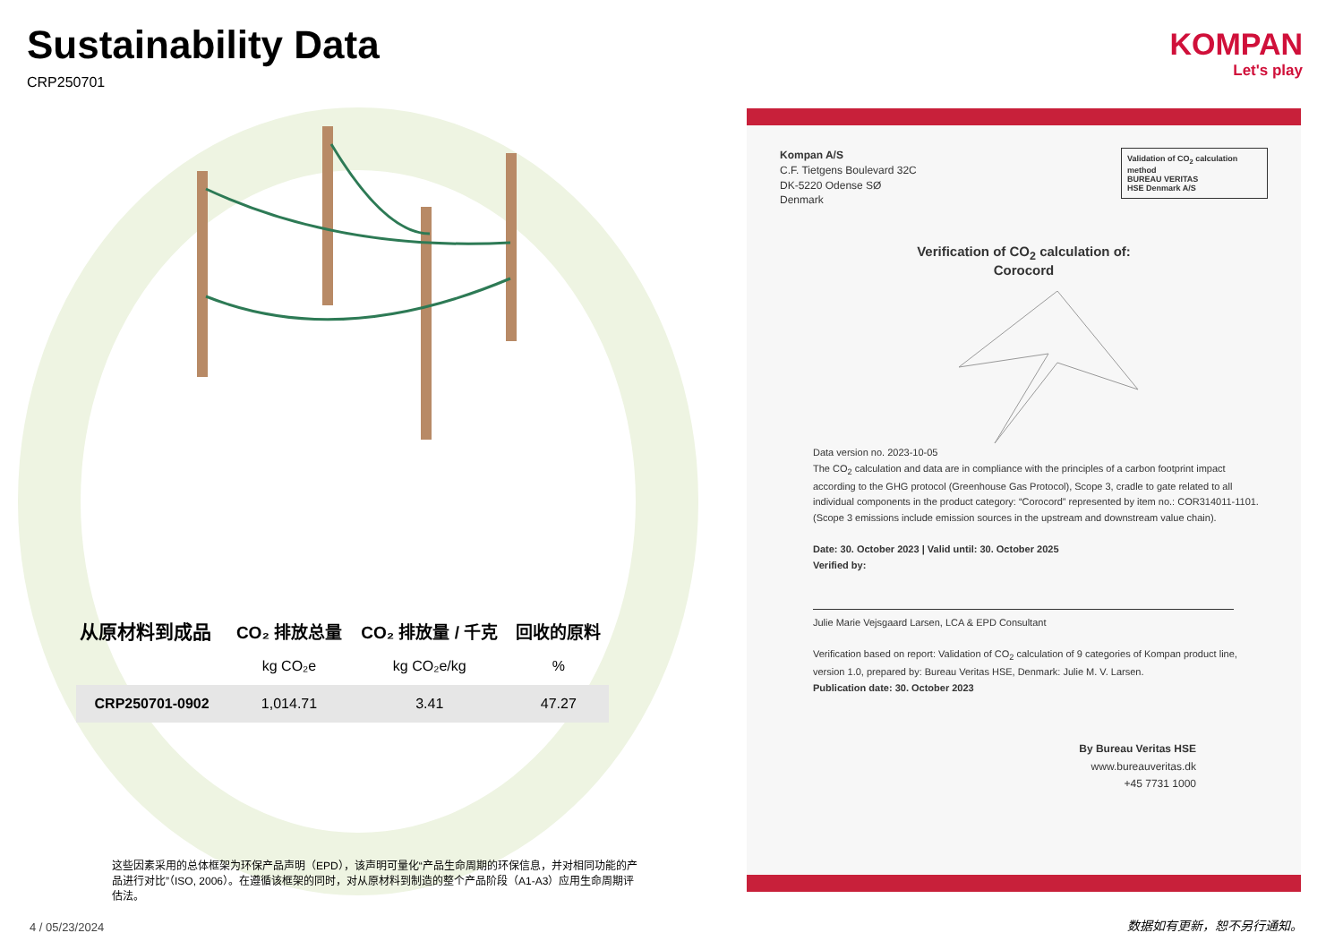Sustainability Data
CRP250701
| 从原材料到成品 | CO₂ 排放总量 | CO₂ 排放量 / 千克 | 回收的原料 |
| --- | --- | --- | --- |
| | kg CO₂e | kg CO₂e/kg | % |
| CRP250701-0902 | 1,014.71 | 3.41 | 47.27 |
这些因素采用的总体框架为环保产品声明（EPD），该声明可量化“产品生命周期的环保信息，并对相同功能的产品进行对比”（ISO, 2006）。在遵循该框架的同时，对从原材料到制造的整个产品阶段（A1-A3）应用生命周期评估法。
KOMPAN
Let's play
Validation of CO<sub>2</sub> calculation method
BUREAU VERITAS
HSE Denmark A/S
Kompan A/S
C.F. Tietgens Boulevard 32C
DK-5220 Odense SØ
Denmark
Verification of CO<sub>2</sub> calculation of:
Corocord
Data version no. 2023-10-05
The CO<sub>2</sub> calculation and data are in compliance with the principles of a carbon footprint impact according to the GHG protocol (Greenhouse Gas Protocol), Scope 3, cradle to gate related to all individual components in the product category: “Corocord” represented by item no.: COR314011-1101.
(Scope 3 emissions include emission sources in the upstream and downstream value chain).
Date: 30. October 2023 | Valid until: 30. October 2025
Verified by:
Julie Marie Vejsgaard Larsen, LCA & EPD Consultant
Verification based on report: Validation of CO<sub>2</sub> calculation of 9 categories of Kompan product line, version 1.0, prepared by: Bureau Veritas HSE, Denmark: Julie M. V. Larsen.
Publication date: 30. October 2023
By Bureau Veritas HSE
www.bureauveritas.dk
+45 7731 1000
4 / 05/23/2024 数据如有更新，恕不另行通知。